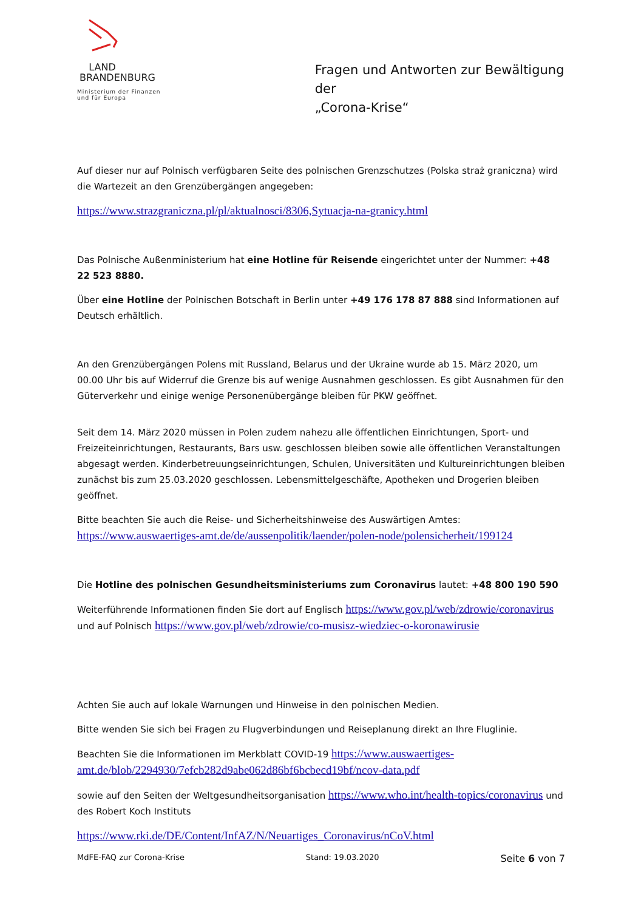LAND
BRANDENBURG
Ministerium der Finanzen
und für Europa
Fragen und Antworten zur Bewältigung der
„Corona-Krise“
Auf dieser nur auf Polnisch verfügbaren Seite des polnischen Grenzschutzes (Polska straż graniczna) wird die Wartezeit an den Grenzübergängen angegeben:
https://www.strazgraniczna.pl/pl/aktualnosci/8306,Sytuacja-na-granicy.html
Das Polnische Außenministerium hat eine Hotline für Reisende eingerichtet unter der Nummer: +48 22 523 8880.
Über eine Hotline der Polnischen Botschaft in Berlin unter +49 176 178 87 888 sind Informationen auf Deutsch erhältlich.
An den Grenzübergängen Polens mit Russland, Belarus und der Ukraine wurde ab 15. März 2020, um 00.00 Uhr bis auf Widerruf die Grenze bis auf wenige Ausnahmen geschlossen. Es gibt Ausnahmen für den Güterverkehr und einige wenige Personenübergänge bleiben für PKW geöffnet.
Seit dem 14. März 2020 müssen in Polen zudem nahezu alle öffentlichen Einrichtungen, Sport- und Freizeiteinrichtungen, Restaurants, Bars usw. geschlossen bleiben sowie alle öffentlichen Veranstaltungen abgesagt werden. Kinderbetreuungseinrichtungen, Schulen, Universitäten und Kultureinrichtungen bleiben zunächst bis zum 25.03.2020 geschlossen. Lebensmittelgeschäfte, Apotheken und Drogerien bleiben geöffnet.
Bitte beachten Sie auch die Reise- und Sicherheitshinweise des Auswärtigen Amtes: https://www.auswaertiges-amt.de/de/aussenpolitik/laender/polen-node/polensicherheit/199124
Die Hotline des polnischen Gesundheitsministeriums zum Coronavirus lautet: +48 800 190 590
Weiterführende Informationen finden Sie dort auf Englisch https://www.gov.pl/web/zdrowie/coronavirus und auf Polnisch https://www.gov.pl/web/zdrowie/co-musisz-wiedziec-o-koronawirusie
Achten Sie auch auf lokale Warnungen und Hinweise in den polnischen Medien.
Bitte wenden Sie sich bei Fragen zu Flugverbindungen und Reiseplanung direkt an Ihre Fluglinie.
Beachten Sie die Informationen im Merkblatt COVID-19 https://www.auswaertiges-amt.de/blob/2294930/7efcb282d9abe062d86bf6bcbecd19bf/ncov-data.pdf
sowie auf den Seiten der Weltgesundheitsorganisation https://www.who.int/health-topics/coronavirus und des Robert Koch Instituts
https://www.rki.de/DE/Content/InfAZ/N/Neuartiges_Coronavirus/nCoV.html
MdFE-FAQ zur Corona-Krise Stand: 19.03.2020 Seite 6 von 7